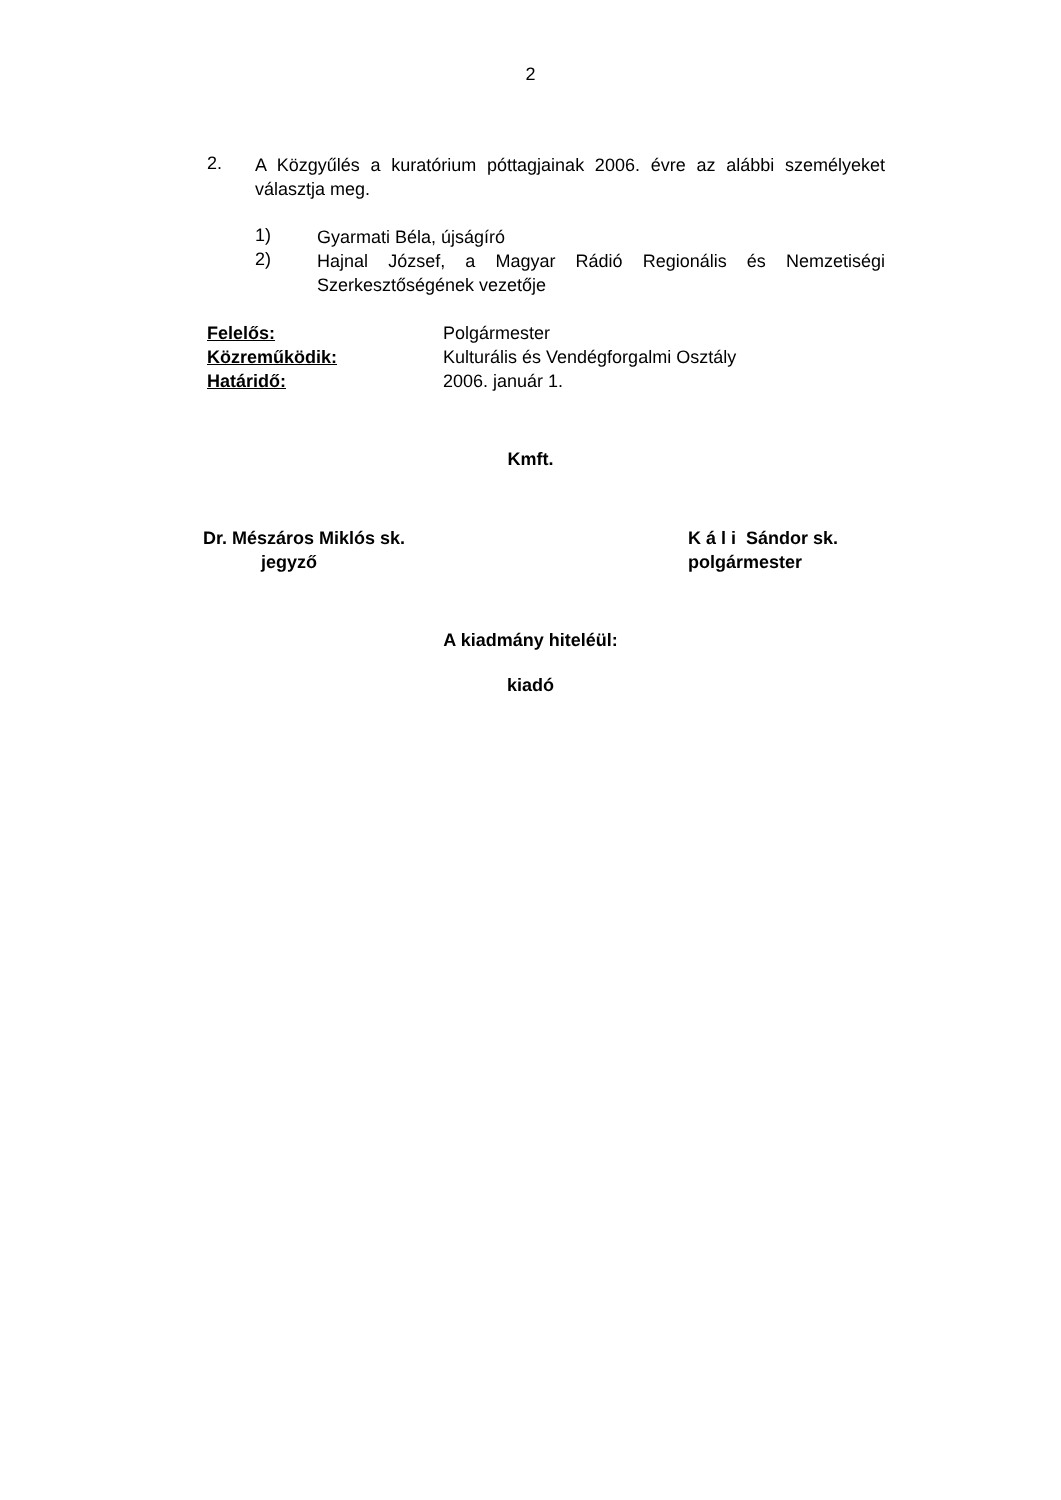2
2.
A Közgyűlés a kuratórium póttagjainak 2006. évre az alábbi személyeket választja meg.
1)
Gyarmati Béla, újságíró
2)
Hajnal József, a Magyar Rádió Regionális és Nemzetiségi Szerkesztőségének vezetője
Felelős: Polgármester
Közreműködik: Kulturális és Vendégforgalmi Osztály
Határidő: 2006. január 1.
Kmft.
Dr. Mészáros Miklós sk.
jegyző
K á l i Sándor sk.
polgármester
A kiadmány hiteléül:
kiadó